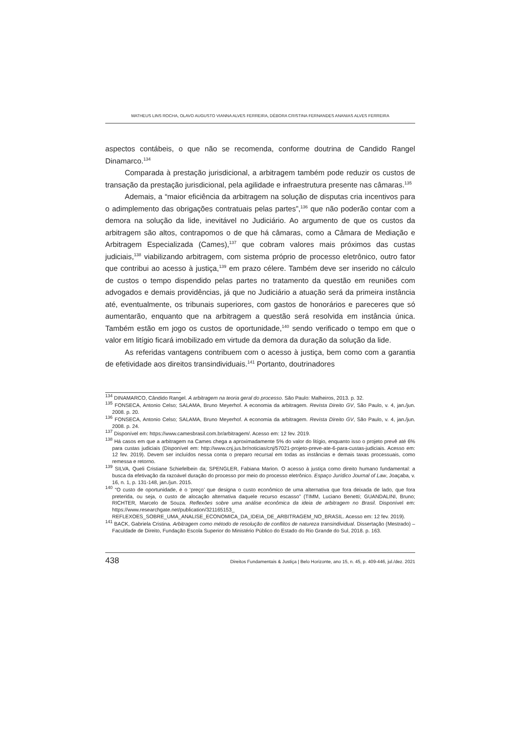MATHEUS LINS ROCHA, OLAVO AUGUSTO VIANNA ALVES FERREIRA, DÉBORA CRISTINA FERNANDES ANANIAS ALVES FERREIRA
aspectos contábeis, o que não se recomenda, conforme doutrina de Candido Rangel Dinamarco.<sup>134</sup>
Comparada à prestação jurisdicional, a arbitragem também pode reduzir os custos de transação da prestação jurisdicional, pela agilidade e infraestrutura presente nas câmaras.<sup>135</sup>
Ademais, a “maior eficiência da arbitragem na solução de disputas cria incentivos para o adimplemento das obrigações contratuais pelas partes”,<sup>136</sup> que não poderão contar com a demora na solução da lide, inevitável no Judiciário. Ao argumento de que os custos da arbitragem são altos, contrapomos o de que há câmaras, como a Câmara de Mediação e Arbitragem Especializada (Cames),<sup>137</sup> que cobram valores mais próximos das custas judiciais,<sup>138</sup> viabilizando arbitragem, com sistema próprio de processo eletrônico, outro fator que contribui ao acesso à justiça,<sup>139</sup> em prazo célere. Também deve ser inserido no cálculo de custos o tempo dispendido pelas partes no tratamento da questão em reuniões com advogados e demais providências, já que no Judiciário a atuação será da primeira instância até, eventualmente, os tribunais superiores, com gastos de honorários e pareceres que só aumentarão, enquanto que na arbitragem a questão será resolvida em instância única. Também estão em jogo os custos de oportunidade,<sup>140</sup> sendo verificado o tempo em que o valor em litígio ficará imobilizado em virtude da demora da duração da solução da lide.
As referidas vantagens contribuem com o acesso à justiça, bem como com a garantia de efetividade aos direitos transindividuais.<sup>141</sup> Portanto, doutrinadores
<sup>134</sup> DINAMARCO, Cândido Rangel. A arbitragem na teoria geral do processo. São Paulo: Malheiros, 2013. p. 32.
<sup>135</sup> FONSECA, Antonio Celso; SALAMA, Bruno Meyerhof. A economia da arbitragem. Revista Direito GV, São Paulo, v. 4, jan./jun. 2008. p. 20.
<sup>136</sup> FONSECA, Antonio Celso; SALAMA, Bruno Meyerhof. A economia da arbitragem. Revista Direito GV, São Paulo, v. 4, jan./jun. 2008. p. 24.
<sup>137</sup> Disponível em: https://www.camesbrasil.com.br/arbitragem/. Acesso em: 12 fev. 2019.
<sup>138</sup> Há casos em que a arbitragem na Cames chega a aproximadamente 5% do valor do litígio, enquanto isso o projeto prevê até 6% para custas judiciais (Disponível em: http://www.cnj.jus.br/noticias/cnj/57021-projeto-preve-ate-6-para-custas-judiciais. Acesso em: 12 fev. 2019). Devem ser incluídos nessa conta o preparo recursal em todas as instâncias e demais taxas processuais, como remessa e retorno.
<sup>139</sup> SILVA, Queli Cristiane Schiefelbein da; SPENGLER, Fabiana Marion. O acesso à justiça como direito humano fundamental: a busca da efetivação da razoável duração do processo por meio do processo eletrônico. Espaço Jurídico Journal of Law, Joaçaba, v. 16, n. 1, p. 131-148, jan./jun. 2015.
<sup>140</sup> “O custo de oportunidade, é o ‘preço’ que designa o custo econômico de uma alternativa que fora deixada de lado, que fora preterida, ou seja, o custo de alocação alternativa daquele recurso escasso” (TIMM, Luciano Benetti; GUANDALINI, Bruno; RICHTER, Marcelo de Souza. Reflexões sobre uma análise econômica da ideia de arbitragem no Brasil. Disponível em: https://www.researchgate.net/publication/321165153_ REFLEXOES_SOBRE_UMA_ANALISE_ECONOMICA_DA_IDEIA_DE_ARBITRAGEM_NO_BRASIL. Acesso em: 12 fev. 2019).
<sup>141</sup> BACK, Gabriela Cristina. Arbitragem como método de resolução de conflitos de natureza transindividual. Dissertação (Mestrado) – Faculdade de Direito, Fundação Escola Superior do Ministério Público do Estado do Rio Grande do Sul, 2018. p. 163.
438 Direitos Fundamentais & Justiça | Belo Horizonte, ano 15, n. 45, p. 409-446, jul./dez. 2021